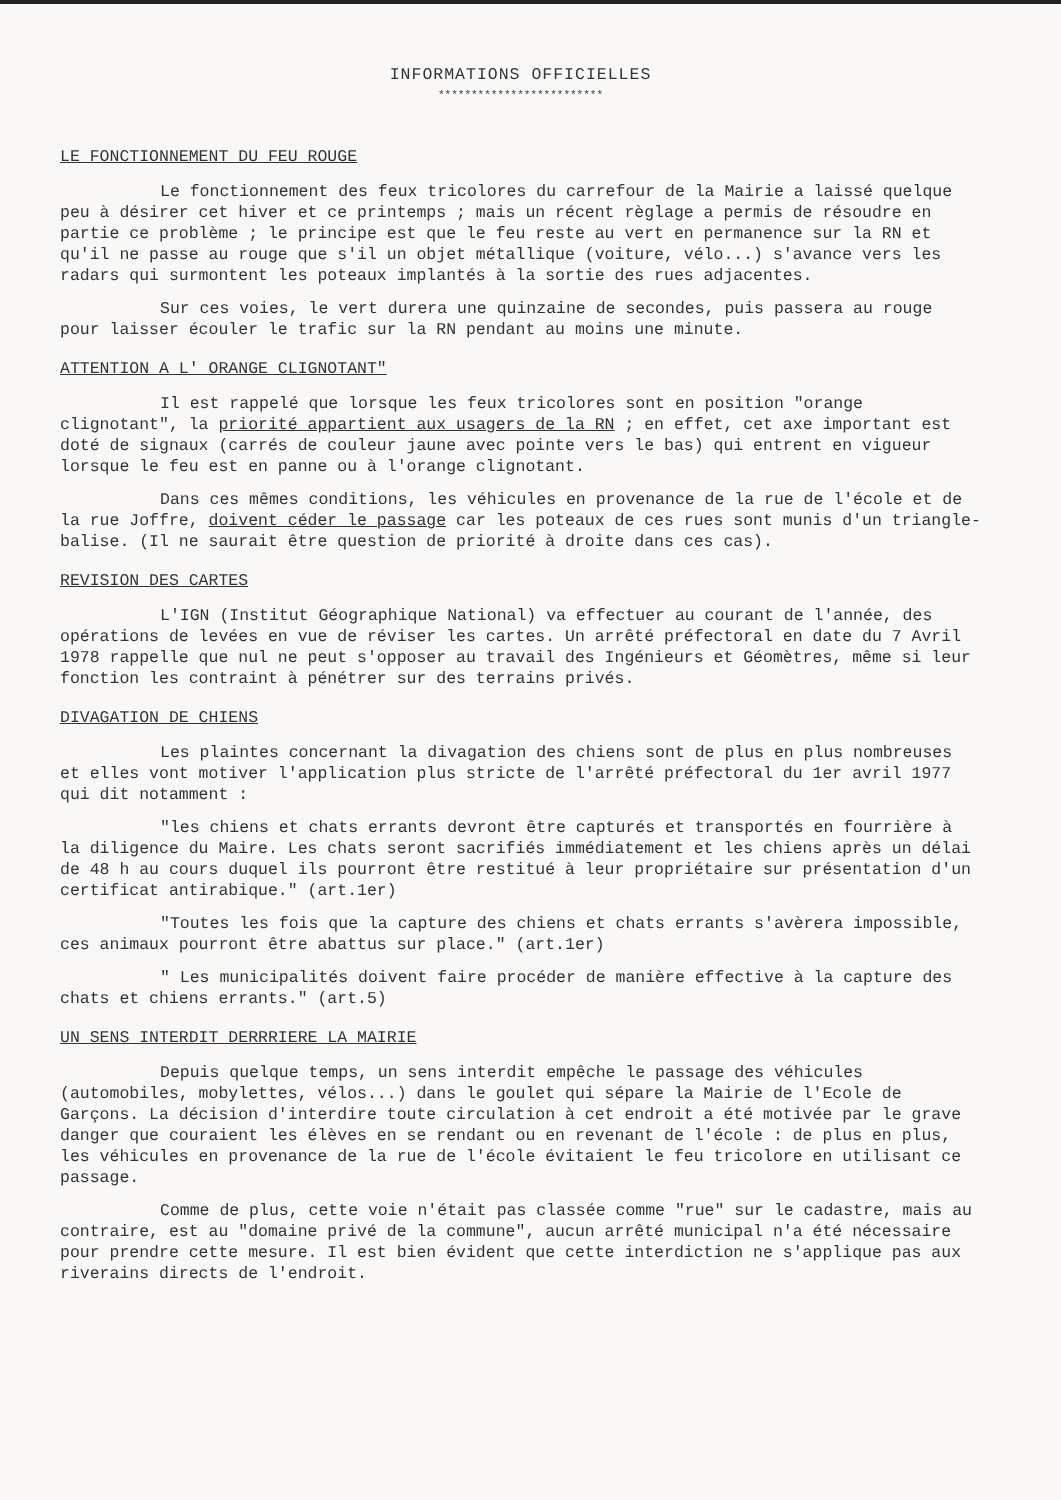INFORMATIONS OFFICIELLES
*************************
LE FONCTIONNEMENT DU FEU ROUGE
Le fonctionnement des feux tricolores du carrefour de la Mairie a laissé quelque peu à désirer cet hiver et ce printemps ; mais un récent règlage a permis de résoudre en partie ce problème ; le principe est que le feu reste au vert en permanence sur la RN et qu'il ne passe au rouge que s'il un objet métallique (voiture, vélo...) s'avance vers les radars qui surmontent les poteaux implantés à la sortie des rues adjacentes.
Sur ces voies, le vert durera une quinzaine de secondes, puis passera au rouge pour laisser écouler le trafic sur la RN pendant au moins une minute.
ATTENTION A L' ORANGE CLIGNOTANT"
Il est rappelé que lorsque les feux tricolores sont en position "orange clignotant", la priorité appartient aux usagers de la RN ; en effet, cet axe important est doté de signaux (carrés de couleur jaune avec pointe vers le bas) qui entrent en vigueur lorsque le feu est en panne ou à l'orange clignotant.
Dans ces mêmes conditions, les véhicules en provenance de la rue de l'école et de la rue Joffre, doivent céder le passage car les poteaux de ces rues sont munis d'un triangle-balise. (Il ne saurait être question de priorité à droite dans ces cas).
REVISION DES CARTES
L'IGN (Institut Géographique National) va effectuer au courant de l'année, des opérations de levées en vue de réviser les cartes. Un arrêté préfectoral en date du 7 Avril 1978 rappelle que nul ne peut s'opposer au travail des Ingénieurs et Géomètres, même si leur fonction les contraint à pénétrer sur des terrains privés.
DIVAGATION DE CHIENS
Les plaintes concernant la divagation des chiens sont de plus en plus nombreuses et elles vont motiver l'application plus stricte de l'arrêté préfectoral du 1er avril 1977 qui dit notamment :
"les chiens et chats errants devront être capturés et transportés en fourrière à la diligence du Maire. Les chats seront sacrifiés immédiatement et les chiens après un délai de 48 h au cours duquel ils pourront être restitué à leur propriétaire sur présentation d'un certificat antirabique." (art.1er)
"Toutes les fois que la capture des chiens et chats errants s'avèrera impossible, ces animaux pourront être abattus sur place." (art.1er)
" Les municipalités doivent faire procéder de manière effective à la capture des chats et chiens errants." (art.5)
UN SENS INTERDIT DERRRIERE LA MAIRIE
Depuis quelque temps, un sens interdit empêche le passage des véhicules (automobiles, mobylettes, vélos...) dans le goulet qui sépare la Mairie de l'Ecole de Garçons. La décision d'interdire toute circulation à cet endroit a été motivée par le grave danger que couraient les élèves en se rendant ou en revenant de l'école : de plus en plus, les véhicules en provenance de la rue de l'école évitaient le feu tricolore en utilisant ce passage.
Comme de plus, cette voie n'était pas classée comme "rue" sur le cadastre, mais au contraire, est au "domaine privé de la commune", aucun arrêté municipal n'a été nécessaire pour prendre cette mesure. Il est bien évident que cette interdiction ne s'applique pas aux riverains directs de l'endroit.